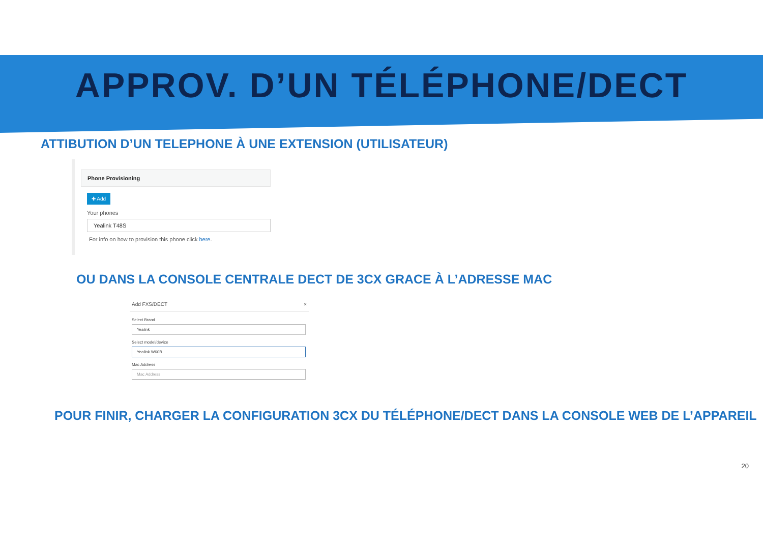APPROV. D’UN TÉLÉPHONE/DECT
ATTIBUTION D’UN TELEPHONE À UNE EXTENSION (UTILISATEUR)
Phone Provisioning
✚ Add
Your phones
Yealink T48S
For info on how to provision this phone click here.
OU DANS LA CONSOLE CENTRALE DECT DE 3CX GRACE À L’ADRESSE MAC
Add FXS/DECT ×
Select Brand
Yealink
Select model/device
Yealink W60B
Mac Address
Mac Address
POUR FINIR, CHARGER LA CONFIGURATION 3CX DU TÉLÉPHONE/DECT DANS LA CONSOLE WEB DE L’APPAREIL
20